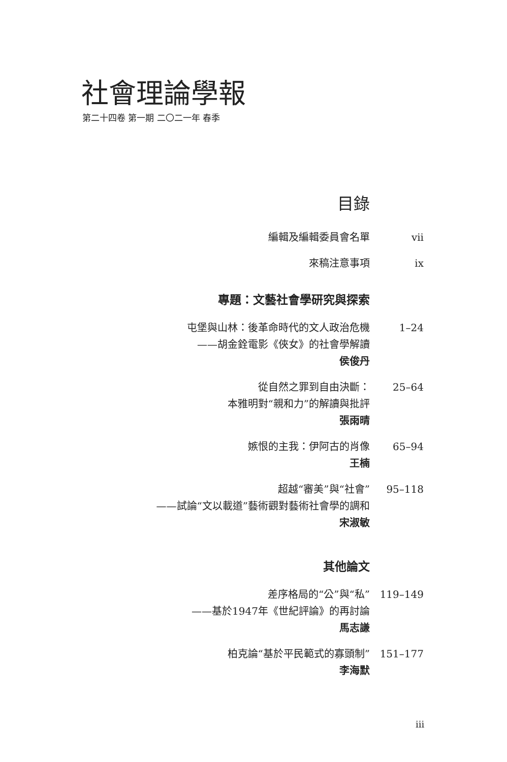社會理論學報
第二十四卷 第一期 二〇二一年 春季
目錄
編輯及編輯委員會名單 vii
來稿注意事項 ix
專題：文藝社會學研究與探索
屯堡與山林：後革命時代的文人政治危機 1–24
——胡金銓電影《俠女》的社會學解讀
侯俊丹
從自然之罪到自由決斷： 25–64
本雅明對“親和力”的解讀與批評
張雨晴
嫉恨的主我：伊阿古的肖像 65–94
王楠
超越“審美”與“社會” 95–118
——試論“文以載道”藝術觀對藝術社會學的調和
宋淑敏
其他論文
差序格局的“公”與“私” 119–149
——基於1947年《世紀評論》的再討論
馬志謙
柏克論“基於平民範式的寡頭制” 151–177
李海默
iii